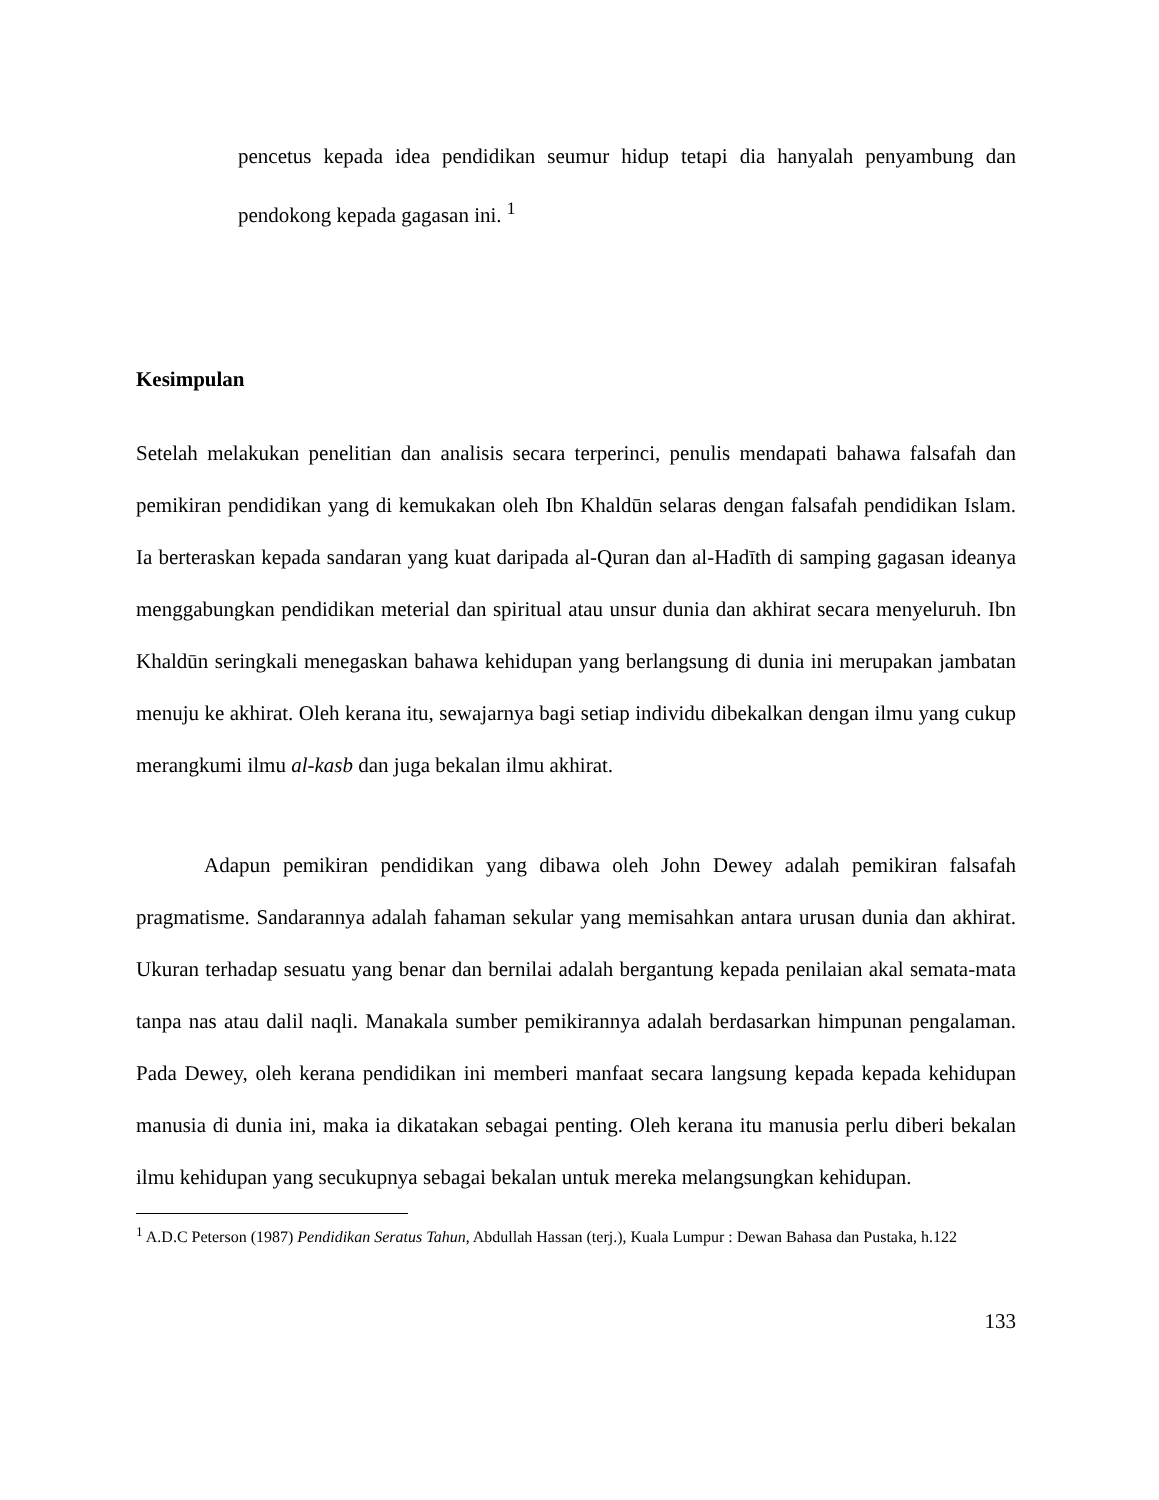pencetus kepada idea pendidikan seumur hidup tetapi dia hanyalah penyambung dan pendokong kepada gagasan ini. <sup>1</sup>
Kesimpulan
Setelah melakukan penelitian dan analisis secara terperinci, penulis mendapati bahawa falsafah dan pemikiran pendidikan yang di kemukakan oleh Ibn Khaldūn selaras dengan falsafah pendidikan Islam. Ia berteraskan kepada sandaran yang kuat daripada al-Quran dan al-Hadīth di samping gagasan ideanya menggabungkan pendidikan meterial dan spiritual atau unsur dunia dan akhirat secara menyeluruh. Ibn Khaldūn seringkali menegaskan bahawa kehidupan yang berlangsung di dunia ini merupakan jambatan menuju ke akhirat. Oleh kerana itu, sewajarnya bagi setiap individu dibekalkan dengan ilmu yang cukup merangkumi ilmu al-kasb dan juga bekalan ilmu akhirat.
Adapun pemikiran pendidikan yang dibawa oleh John Dewey adalah pemikiran falsafah pragmatisme. Sandarannya adalah fahaman sekular yang memisahkan antara urusan dunia dan akhirat. Ukuran terhadap sesuatu yang benar dan bernilai adalah bergantung kepada penilaian akal semata-mata tanpa nas atau dalil naqli. Manakala sumber pemikirannya adalah berdasarkan himpunan pengalaman. Pada Dewey, oleh kerana pendidikan ini memberi manfaat secara langsung kepada kepada kehidupan manusia di dunia ini, maka ia dikatakan sebagai penting. Oleh kerana itu manusia perlu diberi bekalan ilmu kehidupan yang secukupnya sebagai bekalan untuk mereka melangsungkan kehidupan.
<sup>1</sup> A.D.C Peterson (1987) Pendidikan Seratus Tahun, Abdullah Hassan (terj.), Kuala Lumpur : Dewan Bahasa dan Pustaka, h.122
133